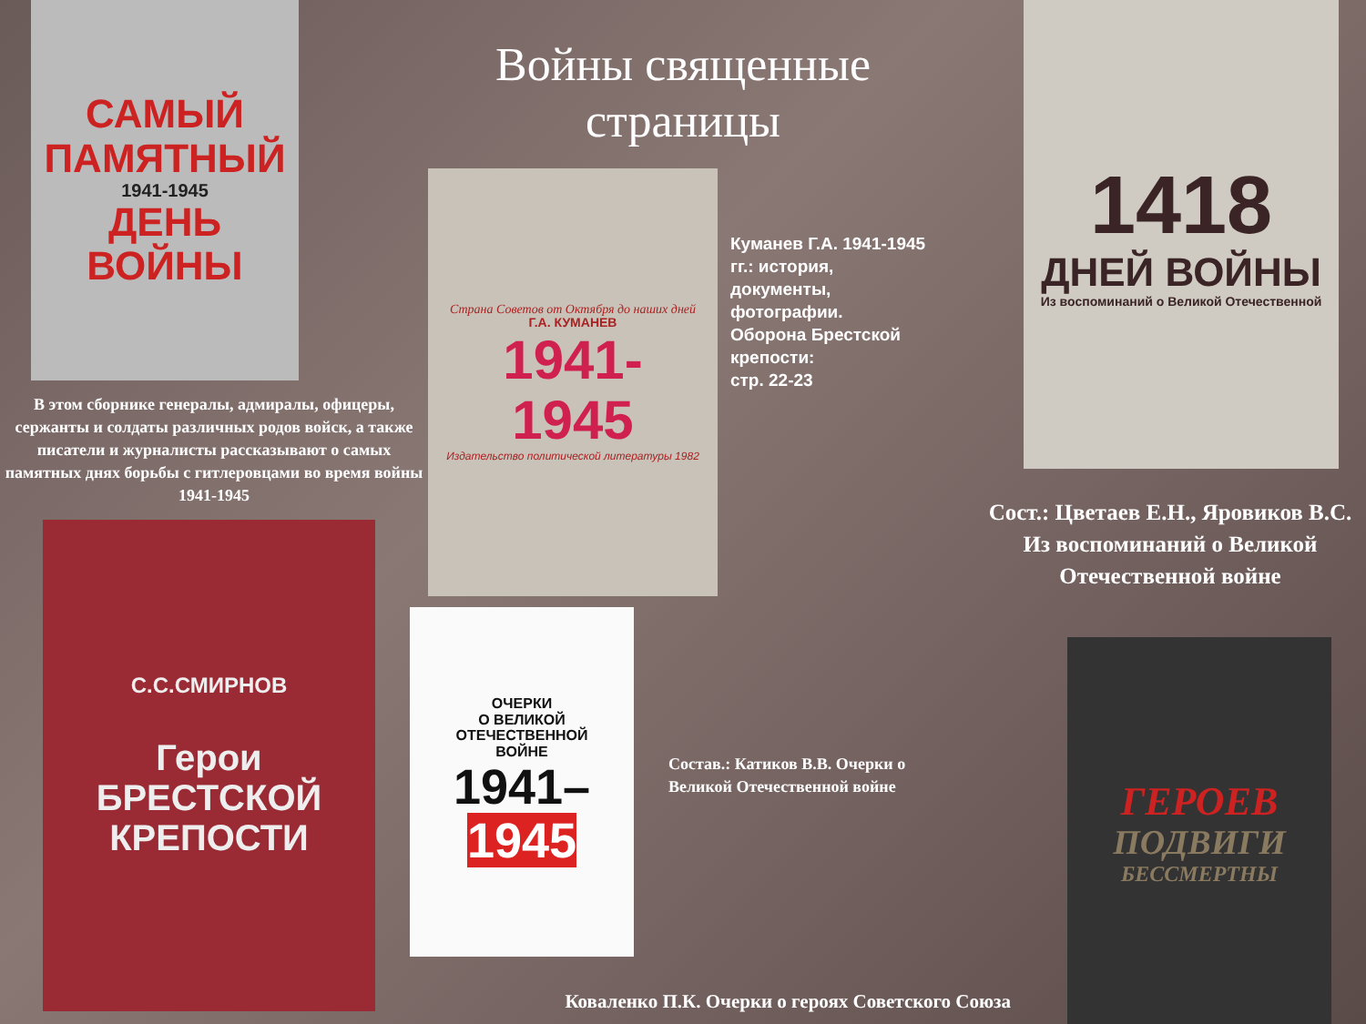САМЫЙ
ПАМЯТНЫЙ
1941-1945
ДЕНЬ
ВОЙНЫ
В этом сборнике генералы, адмиралы, офицеры, сержанты и солдаты различных родов войск, а также писатели и журналисты рассказывают о самых памятных днях борьбы с гитлеровцами во время войны 1941-1945
С.С.СМИРНОВ
Герои
БРЕСТСКОЙ
КРЕПОСТИ
Войны священные страницы
Страна Советов от Октября до наших дней
Г.А. КУМАНЕВ
1941-
1945
Издательство политической литературы 1982
Куманев Г.А. 1941-1945 гг.: история, документы, фотографии.
Оборона Брестской крепости:
стр. 22-23
ОЧЕРКИ
О ВЕЛИКОЙ
ОТЕЧЕСТВЕННОЙ
ВОЙНЕ
1941–
1945
Состав.: Катиков В.В. Очерки о Великой Отечественной войне
Коваленко П.К. Очерки о героях Советского Союза
1418
ДНЕЙ ВОЙНЫ
Из воспоминаний о Великой Отечественной
Сост.: Цветаев Е.Н., Яровиков В.С. Из воспоминаний о Великой Отечественной войне
ГЕРОЕВ
ПОДВИГИ
БЕССМЕРТНЫ